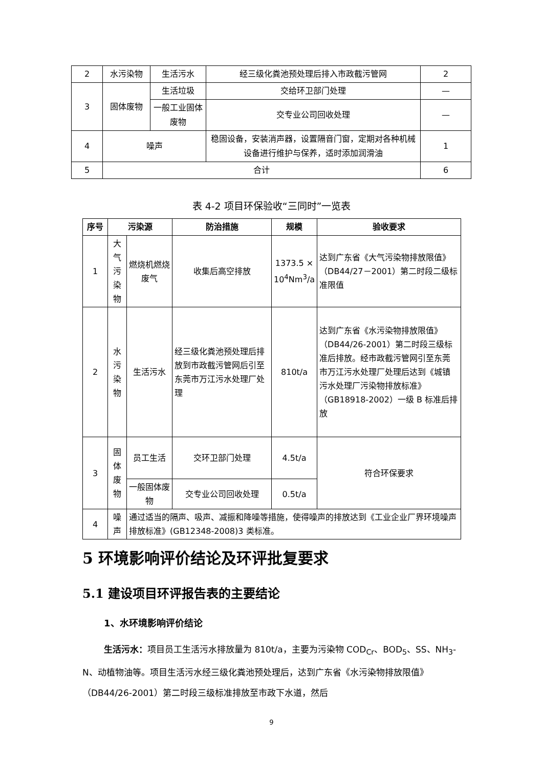| 2 | 水污染物 | 生活污水 | 经三级化粪池预处理后排入市政截污管网 | 2 |
| 3 | 固体废物 | 生活垃圾 | 交给环卫部门处理 | — |
| | | 一般工业固体废物 | 交专业公司回收处理 | — |
| 4 | 噪声 | | 稳固设备，安装消声器，设置隔音门窗，定期对各种机械设备进行维护与保养，适时添加润滑油 | 1 |
| 5 | 合计 | | | 6 |
表 4-2 项目环保验收“三同时”一览表
| 序号 | 污染源 | | 防治措施 | 规模 | 验收要求 |
| --- | --- | --- | --- | --- | --- |
| 1 | 大气污染物 | 燃烧机燃烧废气 | 收集后高空排放 | 1373.5 × 10<sup>4</sup>Nm<sup>3</sup>/a | 达到广东省《大气污染物排放限值》（DB44/27－2001）第二时段二级标准限值 |
| 2 | 水污染物 | 生活污水 | 经三级化粪池预处理后排放到市政截污管网后引至东莞市万江污水处理厂处理 | 810t/a | 达到广东省《水污染物排放限值》（DB44/26-2001）第二时段三级标准后排放。经市政截污管网引至东莞市万江污水处理厂处理后达到《城镇污水处理厂污染物排放标准》（GB18918-2002）一级 B 标准后排放 |
| 3 | 固体废物 | 员工生活 | 交环卫部门处理 | 4.5t/a | 符合环保要求 |
| | | 一般固体废物 | 交专业公司回收处理 | 0.5t/a | |
| 4 | 噪声 | 通过适当的隔声、吸声、减振和降噪等措施，使得噪声的排放达到《工业企业厂界环境噪声排放标准》(GB12348-2008)3 类标准。 | | | |
5 环境影响评价结论及环评批复要求
5.1 建设项目环评报告表的主要结论
1、水环境影响评价结论
生活污水：项目员工生活污水排放量为 810t/a，主要为污染物 COD<sub>Cr</sub>、BOD<sub>5</sub>、SS、NH<sub>3</sub>-N、动植物油等。项目生活污水经三级化粪池预处理后，达到广东省《水污染物排放限值》（DB44/26-2001）第二时段三级标准排放至市政下水道，然后
9